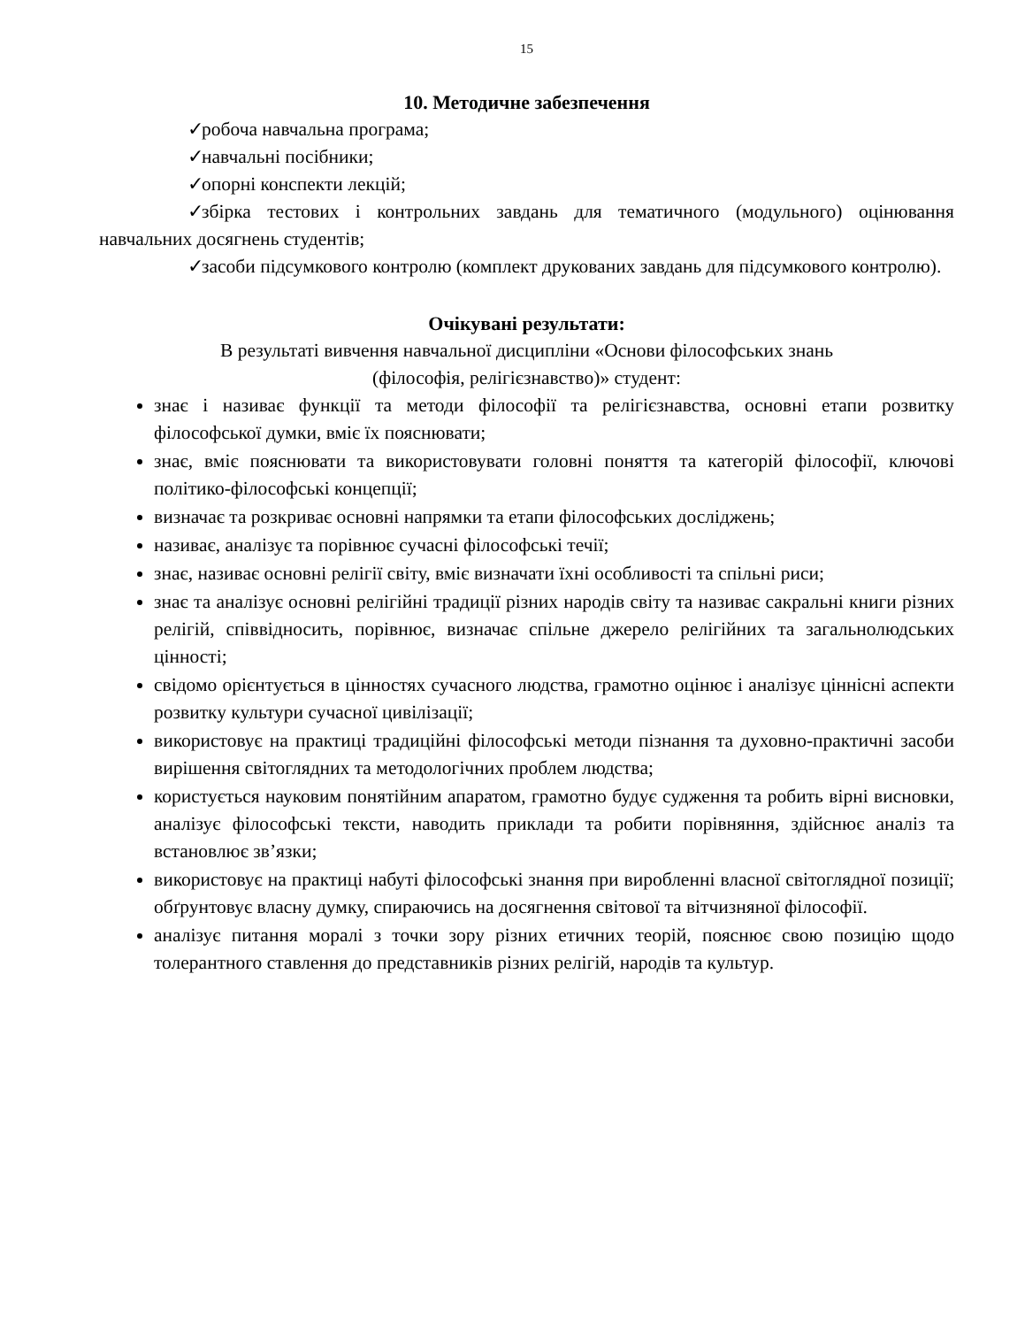15
10. Методичне забезпечення
✓ робоча навчальна програма;
✓ навчальні посібники;
✓ опорні конспекти лекцій;
✓ збірка тестових і контрольних завдань для тематичного (модульного) оцінювання навчальних досягнень студентів;
✓ засоби підсумкового контролю (комплект друкованих завдань для підсумкового контролю).
Очікувані результати:
В результаті вивчення навчальної дисципліни «Основи філософських знань
(філософія, релігієзнавство)» студент:
знає і називає функції та методи філософії та релігієзнавства, основні етапи розвитку філософської думки, вміє їх пояснювати;
знає, вміє пояснювати та використовувати головні поняття та категорій філософії, ключові політико-філософські концепції;
визначає та розкриває основні напрямки та етапи філософських досліджень;
називає, аналізує та порівнює сучасні філософські течії;
знає, називає основні релігії світу, вміє визначати їхні особливості та спільні риси;
знає та аналізує основні релігійні традиції різних народів світу та називає сакральні книги різних релігій, співвідносить, порівнює, визначає спільне джерело релігійних та загальнолюдських цінності;
свідомо орієнтується в цінностях сучасного людства, грамотно оцінює і аналізує ціннісні аспекти розвитку культури сучасної цивілізації;
використовує на практиці традиційні філософські методи пізнання та духовно-практичні засоби вирішення світоглядних та методологічних проблем людства;
користується науковим понятійним апаратом, грамотно будує судження та робить вірні висновки, аналізує філософські тексти, наводить приклади та робити порівняння, здійснює аналіз та встановлює зв’язки;
використовує на практиці набуті філософські знання при виробленні власної світоглядної позиції; обґрунтовує власну думку, спираючись на досягнення світової та вітчизняної філософії.
аналізує питання моралі з точки зору різних етичних теорій, пояснює свою позицію щодо толерантного ставлення до представників різних релігій, народів та культур.